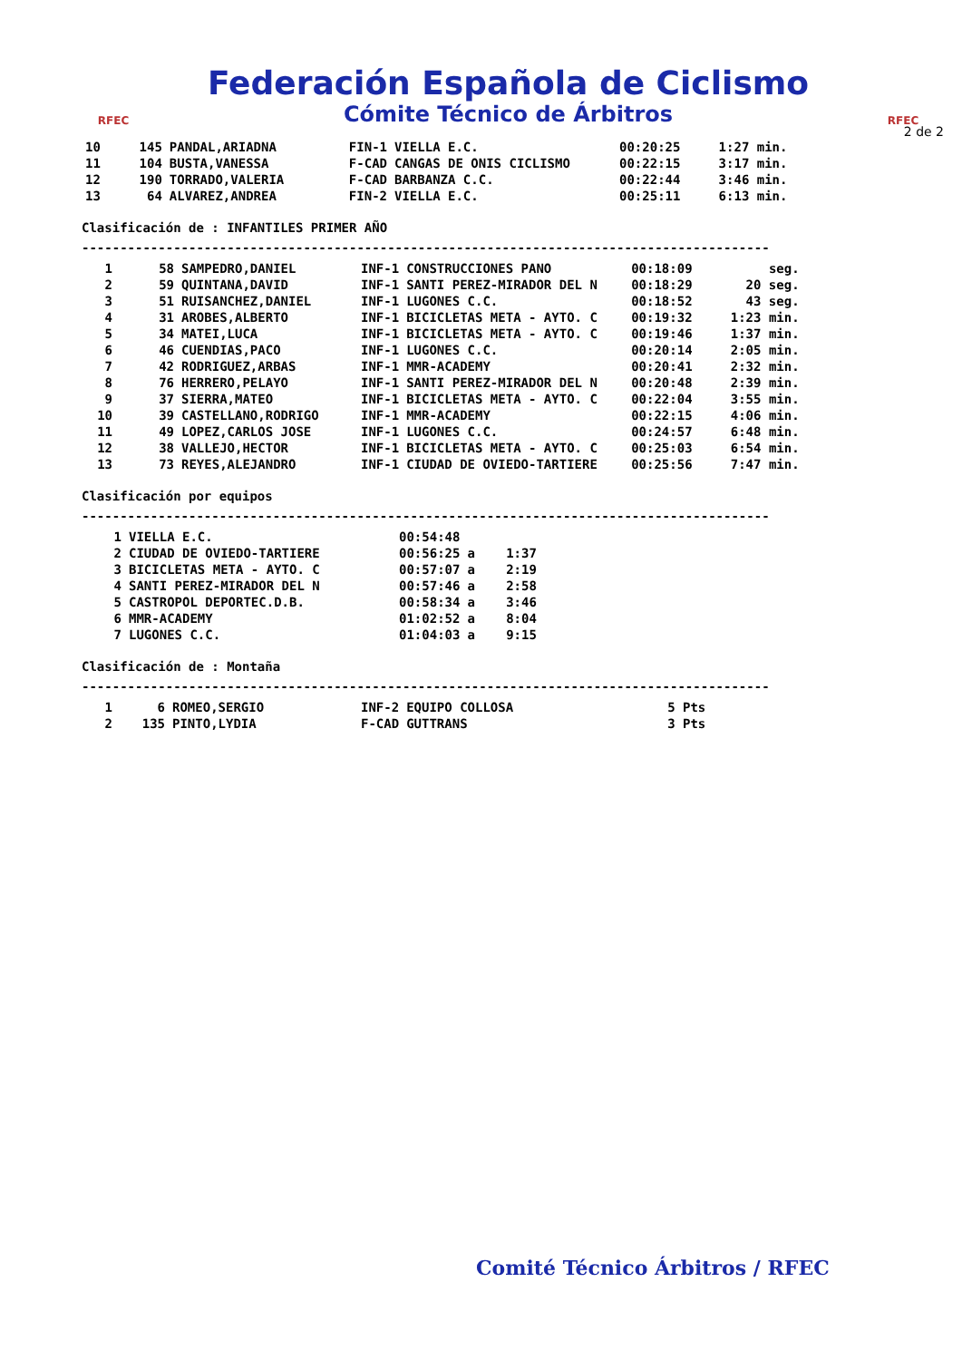RFEC
Federación Española de Ciclismo
Cómite Técnico de Árbitros
RFEC
2 de 2
| 10 | 145 | PANDAL,ARIADNA | FIN-1 | VIELLA E.C. | 00:20:25 | 1:27 min. |
| 11 | 104 | BUSTA,VANESSA | F-CAD | CANGAS DE ONIS CICLISMO | 00:22:15 | 3:17 min. |
| 12 | 190 | TORRADO,VALERIA | F-CAD | BARBANZA C.C. | 00:22:44 | 3:46 min. |
| 13 | 64 | ALVAREZ,ANDREA | FIN-2 | VIELLA E.C. | 00:25:11 | 6:13 min. |
Clasificación de : INFANTILES PRIMER AÑO
------------------------------------------------------------------------------------------
| 1 | 58 | SAMPEDRO,DANIEL | INF-1 | CONSTRUCCIONES PANO | 00:18:09 | seg. |
| 2 | 59 | QUINTANA,DAVID | INF-1 | SANTI PEREZ-MIRADOR DEL N | 00:18:29 | 20 seg. |
| 3 | 51 | RUISANCHEZ,DANIEL | INF-1 | LUGONES C.C. | 00:18:52 | 43 seg. |
| 4 | 31 | AROBES,ALBERTO | INF-1 | BICICLETAS META - AYTO. C | 00:19:32 | 1:23 min. |
| 5 | 34 | MATEI,LUCA | INF-1 | BICICLETAS META - AYTO. C | 00:19:46 | 1:37 min. |
| 6 | 46 | CUENDIAS,PACO | INF-1 | LUGONES C.C. | 00:20:14 | 2:05 min. |
| 7 | 42 | RODRIGUEZ,ARBAS | INF-1 | MMR-ACADEMY | 00:20:41 | 2:32 min. |
| 8 | 76 | HERRERO,PELAYO | INF-1 | SANTI PEREZ-MIRADOR DEL N | 00:20:48 | 2:39 min. |
| 9 | 37 | SIERRA,MATEO | INF-1 | BICICLETAS META - AYTO. C | 00:22:04 | 3:55 min. |
| 10 | 39 | CASTELLANO,RODRIGO | INF-1 | MMR-ACADEMY | 00:22:15 | 4:06 min. |
| 11 | 49 | LOPEZ,CARLOS JOSE | INF-1 | LUGONES C.C. | 00:24:57 | 6:48 min. |
| 12 | 38 | VALLEJO,HECTOR | INF-1 | BICICLETAS META - AYTO. C | 00:25:03 | 6:54 min. |
| 13 | 73 | REYES,ALEJANDRO | INF-1 | CIUDAD DE OVIEDO-TARTIERE | 00:25:56 | 7:47 min. |
Clasificación por equipos
------------------------------------------------------------------------------------------
| 1 | VIELLA E.C. | 00:54:48 | | |
| 2 | CIUDAD DE OVIEDO-TARTIERE | 00:56:25 | a | 1:37 |
| 3 | BICICLETAS META - AYTO. C | 00:57:07 | a | 2:19 |
| 4 | SANTI PEREZ-MIRADOR DEL N | 00:57:46 | a | 2:58 |
| 5 | CASTROPOL DEPORTEC.D.B. | 00:58:34 | a | 3:46 |
| 6 | MMR-ACADEMY | 01:02:52 | a | 8:04 |
| 7 | LUGONES C.C. | 01:04:03 | a | 9:15 |
Clasificación de : Montaña
------------------------------------------------------------------------------------------
| 1 | 6 | ROMEO,SERGIO | INF-2 | EQUIPO COLLOSA | 5 Pts |
| 2 | 135 | PINTO,LYDIA | F-CAD | GUTTRANS | 3 Pts |
Comité Técnico Árbitros / RFEC